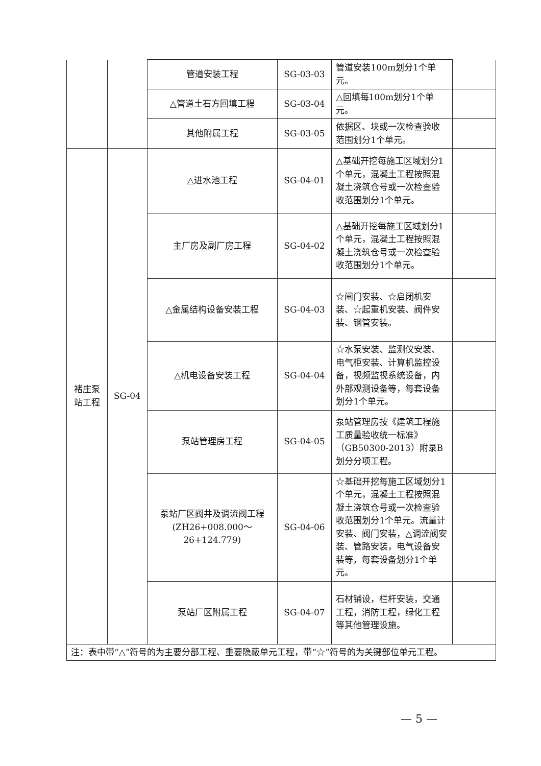| | | 管道安装工程 | SG-03-03 | 管道安装100m划分1个单元。 | |
| | | △管道土石方回填工程 | SG-03-04 | △回填每100m划分1个单元。 | |
| | | 其他附属工程 | SG-03-05 | 依据区、块或一次检查验收范围划分1个单元。 | |
| 褚庄泵站工程 | SG-04 | △进水池工程 | SG-04-01 | △基础开挖每施工区域划分1个单元，混凝土工程按照混凝土浇筑仓号或一次检查验收范围划分1个单元。 | |
| | | 主厂房及副厂房工程 | SG-04-02 | △基础开挖每施工区域划分1个单元，混凝土工程按照混凝土浇筑仓号或一次检查验收范围划分1个单元。 | |
| | | △金属结构设备安装工程 | SG-04-03 | ☆闸门安装、☆启闭机安装、☆起重机安装、阀件安装、钢管安装。 | |
| | | △机电设备安装工程 | SG-04-04 | ☆水泵安装、监测仪安装、电气柜安装、计算机监控设备，视频监视系统设备，内外部观测设备等，每套设备划分1个单元。 | |
| | | 泵站管理房工程 | SG-04-05 | 泵站管理房按《建筑工程施工质量验收统一标准》（GB50300-2013）附录B划分分项工程。 | |
| | | 泵站厂区阀井及调流阀工程 (ZH26+008.000～ 26+124.779) | SG-04-06 | ☆基础开挖每施工区域划分1个单元，混凝土工程按照混凝土浇筑仓号或一次检查验收范围划分1个单元。流量计安装、阀门安装，△调流阀安装、管路安装，电气设备安装等，每套设备划分1个单元。 | |
| | | 泵站厂区附属工程 | SG-04-07 | 石材铺设，栏杆安装，交通工程，消防工程，绿化工程等其他管理设施。 | |
| 注：表中带“△”符号的为主要分部工程、重要隐蔽单元工程，带“☆”符号的为关键部位单元工程。 | | | | | |
— 5 —